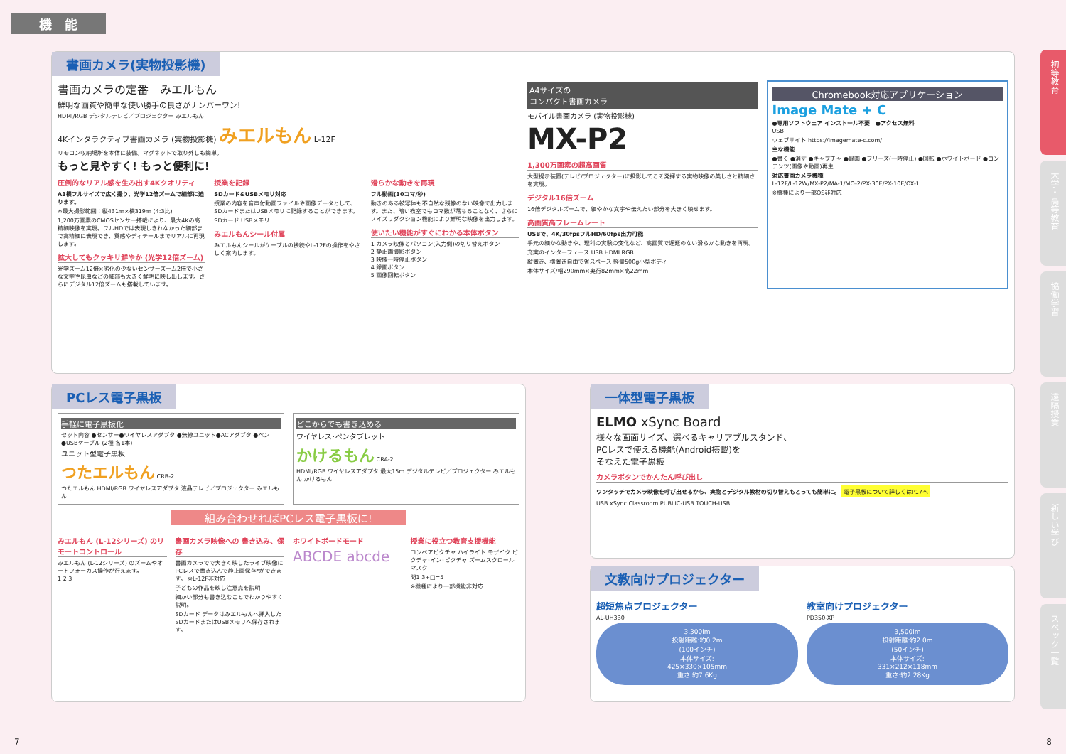機　能
書画カメラ(実物投影機)
書画カメラの定番　みエルもん
鮮明な画質や簡単な使い勝手の良さがナンバーワン!
HDMI/RGB デジタルテレビ／プロジェクター みエルもん
4Kインタラクティブ書画カメラ (実物投影機) みエルもん L-12F
リモコン収納場所を本体に装備。マグネットで取り外しも簡単。
もっと見やすく! もっと便利に!
圧倒的なリアル感を生み出す4Kクオリティ
A3横フルサイズで広く撮り、光学12倍ズームで細部に迫ります。
※最大撮影範囲：縦431㎜×横319㎜ (4:3比)
1,200万画素のCMOSセンサー搭載により、最大4Kの高精細映像を実現。フルHDでは表現しきれなかった細部まで高精細に表現でき、質感やディテールまでリアルに再現します。
拡大してもクッキリ鮮やか (光学12倍ズーム)
光学ズーム12倍×劣化の少ないセンサーズーム2倍で小さな文字や昆虫などの細部も大きく鮮明に映し出します。さらにデジタル12倍ズームも搭載しています。
授業を記録
SDカード&USBメモリ対応
授業の内容を音声付動画ファイルや画像データとして、SDカードまたはUSBメモリに記録することができます。
SDカード USBメモリ
みエルもんシール付属
みエルもんシールがケーブルの接続やL-12Fの操作をやさしく案内します。
滑らかな動きを再現
フル動画(30コマ/秒)
動きのある被写体も不自然な残像のない映像で出力します。また、暗い教室でもコマ数が落ちることなく、さらにノイズリダクション機能により鮮明な映像を出力します。
使いたい機能がすぐにわかる本体ボタン
1 カメラ映像とパソコン(入力側)の切り替えボタン
2 静止画撮影ボタン
3 映像一時停止ボタン
4 録画ボタン
5 画像回転ボタン
A4サイズの
コンパクト書画カメラ
モバイル書画カメラ (実物投影機)
MX-P2
1,300万画素の超高画質
大型提示装置(テレビ/プロジェクター)に投影してこそ発揮する実物映像の美しさと精細さを実現。
デジタル16倍ズーム
16倍デジタルズームで、細やかな文字や伝えたい部分を大きく映せます。
高画質高フレームレート
USBで、4K/30fpsフルHD/60fps出力可能
手元の細かな動きや、理科の実験の変化など、高画質で遅延のない滑らかな動きを再現。
充実のインターフェース USB HDMI RGB
縦置き、横置き自由で省スペース 軽量500g小型ボディ
本体サイズ/幅290mm×奥行82mm×高22mm
Chromebook対応アプリケーション
Image Mate + C
●専用ソフトウェア インストール不要　●アクセス無料
USB
ウェブサイト https://imagemate-c.com/
主な機能
●書く ●消す ●キャプチャ ●録画 ●フリーズ(一時停止) ●回転 ●ホワイトボード ●コンテンツ(画像や動画)再生
対応書画カメラ機種
L-12F/L-12W/MX-P2/MA-1/MO-2/PX-30E/PX-10E/OX-1
※機種により一部OS非対応
PCレス電子黒板
手軽に電子黒板化
セット内容 ●センサー●ワイヤレスアダプタ ●無線ユニット●ACアダプタ ●ペン●USBケーブル (2種 各1本)
ユニット型電子黒板
つたエルもん CRB-2
つたエルもん HDMI/RGB ワイヤレスアダプタ 液晶テレビ／プロジェクター みエルもん
どこからでも書き込める
ワイヤレス･ペンタブレット
かけるもん CRA-2
HDMI/RGB ワイヤレスアダプタ 最大15m デジタルテレビ／プロジェクター みエルもん かけるもん
組み合わせればPCレス電子黒板に!
みエルもん (L-12シリーズ) のリモートコントロール
みエルもん (L-12シリーズ) のズームやオートフォーカス操作が行えます。
1 2 3
書画カメラ映像への 書き込み、保存
書画カメラでで大きく映したライブ映像にPCレスで書き込んで静止画保存*ができます。 ※L-12F非対応
子どもの作品を映し注意点を説明
細かい部分も書き込むことでわかりやすく説明。
SDカード データはみエルもんへ挿入したSDカードまたはUSBメモリへ保存されます。
ホワイトボードモード
ABCDE abcde
授業に役立つ教育支援機能
コンペアピクチャ ハイライト モザイク ピクチャ･イン･ピクチャ ズームスクロール マスク
問1 3+□=5
※機種により一部機能非対応
一体型電子黒板
ELMO xSync Board
様々な画面サイズ、選べるキャリアブルスタンド、
PCレスで使える機能(Android搭載)を
そなえた電子黒板
カメラボタンでかんたん呼び出し
ワンタッチでカメラ映像を呼び出せるから、実物とデジタル教材の切り替えもとっても簡単に。
電子黒板について詳しくはP17へ
USB xSync Classroom PUBLIC-USB TOUCH-USB
文教向けプロジェクター
超短焦点プロジェクター
AL-UH330
3,300lm
投射距離:約0.2m
(100インチ)
本体サイズ:
425×330×105mm
重さ:約7.6Kg
教室向けプロジェクター
PD350-XP
3,500lm
投射距離:約2.0m
(50インチ)
本体サイズ:
331×212×118mm
重さ:約2.28Kg
初等教育
大学・高等教育
協働学習
遠隔授業
新しい学び
スペック一覧
7 8